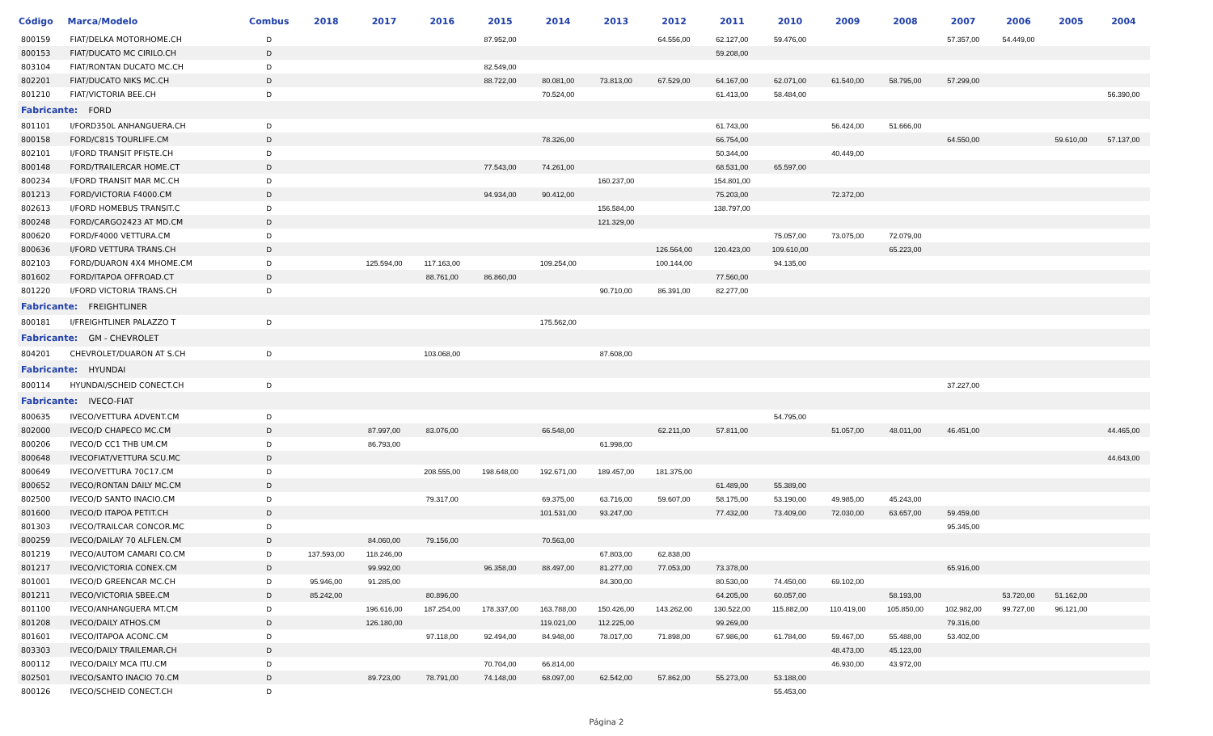| Código | Marca/Modelo | Combus | 2018 | 2017 | 2016 | 2015 | 2014 | 2013 | 2012 | 2011 | 2010 | 2009 | 2008 | 2007 | 2006 | 2005 | 2004 |
| --- | --- | --- | --- | --- | --- | --- | --- | --- | --- | --- | --- | --- | --- | --- | --- | --- | --- |
| 800159 | FIAT/DELKA MOTORHOME.CH | D | | | | 87.952,00 | | | 64.556,00 | 62.127,00 | 59.476,00 | | | 57.357,00 | 54.449,00 | | |
| 800153 | FIAT/DUCATO MC CIRILO.CH | D | | | | | | | | 59.208,00 | | | | | | | |
| 803104 | FIAT/RONTAN DUCATO MC.CH | D | | | | 82.549,00 | | | | | | | | | | | |
| 802201 | FIAT/DUCATO NIKS MC.CH | D | | | | 88.722,00 | 80.081,00 | 73.813,00 | 67.529,00 | 64.167,00 | 62.071,00 | 61.540,00 | 58.795,00 | 57.299,00 | | | |
| 801210 | FIAT/VICTORIA BEE.CH | D | | | | | 70.524,00 | | | 61.413,00 | 58.484,00 | | | | | | 56.390,00 |
| Fabricante: FORD | | | | | | | | | | | | | | | | | |
| 801101 | I/FORD350L ANHANGUERA.CH | D | | | | | | | | 61.743,00 | | 56.424,00 | 51.666,00 | | | | |
| 800158 | FORD/C815 TOURLIFE.CM | D | | | | | 78.326,00 | | | 66.754,00 | | | | 64.550,00 | | 59.610,00 | 57.137,00 |
| 802101 | I/FORD TRANSIT PFISTE.CH | D | | | | | | | | 50.344,00 | | 40.449,00 | | | | | |
| 800148 | FORD/TRAILERCAR HOME.CT | D | | | | 77.543,00 | 74.261,00 | | | 68.531,00 | 65.597,00 | | | | | | |
| 800234 | I/FORD TRANSIT MAR MC.CH | D | | | | | | 160.237,00 | | 154.801,00 | | | | | | | |
| 801213 | FORD/VICTORIA F4000.CM | D | | | | 94.934,00 | 90.412,00 | | | 75.203,00 | | 72.372,00 | | | | | |
| 802613 | I/FORD HOMEBUS TRANSIT.C | D | | | | | | 156.584,00 | | 138.797,00 | | | | | | | |
| 800248 | FORD/CARGO2423 AT MD.CM | D | | | | | | 121.329,00 | | | | | | | | | |
| 800620 | FORD/F4000 VETTURA.CM | D | | | | | | | | | 75.057,00 | 73.075,00 | 72.079,00 | | | | |
| 800636 | I/FORD VETTURA TRANS.CH | D | | | | | | | 126.564,00 | 120.423,00 | 109.610,00 | | 65.223,00 | | | | |
| 802103 | FORD/DUARON 4X4 MHOME.CM | D | | 125.594,00 | 117.163,00 | | 109.254,00 | | 100.144,00 | | 94.135,00 | | | | | | |
| 801602 | FORD/ITAPOA OFFROAD.CT | D | | | 88.761,00 | 86.860,00 | | | | 77.560,00 | | | | | | | |
| 801220 | I/FORD VICTORIA TRANS.CH | D | | | | | | 90.710,00 | 86.391,00 | 82.277,00 | | | | | | | |
| Fabricante: FREIGHTLINER | | | | | | | | | | | | | | | | | |
| 800181 | I/FREIGHTLINER PALAZZO T | D | | | | | 175.562,00 | | | | | | | | | | |
| Fabricante: GM - CHEVROLET | | | | | | | | | | | | | | | | | |
| 804201 | CHEVROLET/DUARON AT S.CH | D | | | 103.068,00 | | | 87.608,00 | | | | | | | | | |
| Fabricante: HYUNDAI | | | | | | | | | | | | | | | | | |
| 800114 | HYUNDAI/SCHEID CONECT.CH | D | | | | | | | | | | | | 37.227,00 | | | |
| Fabricante: IVECO-FIAT | | | | | | | | | | | | | | | | | |
| 800635 | IVECO/VETTURA ADVENT.CM | D | | | | | | | | | 54.795,00 | | | | | | |
| 802000 | IVECO/D CHAPECO MC.CM | D | | 87.997,00 | 83.076,00 | | 66.548,00 | | 62.211,00 | 57.811,00 | | 51.057,00 | 48.011,00 | 46.451,00 | | | 44.465,00 |
| 800206 | IVECO/D CC1 THB UM.CM | D | | 86.793,00 | | | | 61.998,00 | | | | | | | | | |
| 800648 | IVECOFIAT/VETTURA SCU.MC | D | | | | | | | | | | | | | | | 44.643,00 |
| 800649 | IVECO/VETTURA 70C17.CM | D | | | 208.555,00 | 198.648,00 | 192.671,00 | 189.457,00 | 181.375,00 | | | | | | | | |
| 800652 | IVECO/RONTAN DAILY MC.CM | D | | | | | | | | 61.489,00 | 55.389,00 | | | | | | |
| 802500 | IVECO/D SANTO INACIO.CM | D | | | 79.317,00 | | 69.375,00 | 63.716,00 | 59.607,00 | 58.175,00 | 53.190,00 | 49.985,00 | 45.243,00 | | | | |
| 801600 | IVECO/D ITAPOA PETIT.CH | D | | | | | 101.531,00 | 93.247,00 | | 77.432,00 | 73.409,00 | 72.030,00 | 63.657,00 | 59.459,00 | | | |
| 801303 | IVECO/TRAILCAR CONCOR.MC | D | | | | | | | | | | | | 95.345,00 | | | |
| 800259 | IVECO/DAILAY 70 ALFLEN.CM | D | | 84.060,00 | 79.156,00 | | 70.563,00 | | | | | | | | | | |
| 801219 | IVECO/AUTOM CAMARI CO.CM | D | 137.593,00 | 118.246,00 | | | | 67.803,00 | 62.838,00 | | | | | | | | |
| 801217 | IVECO/VICTORIA CONEX.CM | D | | 99.992,00 | | 96.358,00 | 88.497,00 | 81.277,00 | 77.053,00 | 73.378,00 | | | | 65.916,00 | | | |
| 801001 | IVECO/D GREENCAR MC.CH | D | 95.946,00 | 91.285,00 | | | | 84.300,00 | | 80.530,00 | 74.450,00 | 69.102,00 | | | | | |
| 801211 | IVECO/VICTORIA SBEE.CM | D | 85.242,00 | | 80.896,00 | | | | | 64.205,00 | 60.057,00 | | 58.193,00 | | 53.720,00 | 51.162,00 | |
| 801100 | IVECO/ANHANGUERA MT.CM | D | | 196.616,00 | 187.254,00 | 178.337,00 | 163.788,00 | 150.426,00 | 143.262,00 | 130.522,00 | 115.882,00 | 110.419,00 | 105.850,00 | 102.982,00 | 99.727,00 | 96.121,00 | |
| 801208 | IVECO/DAILY ATHOS.CM | D | | 126.180,00 | | | 119.021,00 | 112.225,00 | | 99.269,00 | | | | 79.316,00 | | | |
| 801601 | IVECO/ITAPOA ACONC.CM | D | | | 97.118,00 | 92.494,00 | 84.948,00 | 78.017,00 | 71.898,00 | 67.986,00 | 61.784,00 | 59.467,00 | 55.488,00 | 53.402,00 | | | |
| 803303 | IVECO/DAILY TRAILEMAR.CH | D | | | | | | | | | | 48.473,00 | 45.123,00 | | | | |
| 800112 | IVECO/DAILY MCA ITU.CM | D | | | | 70.704,00 | 66.814,00 | | | | | 46.930,00 | 43.972,00 | | | | |
| 802501 | IVECO/SANTO INACIO 70.CM | D | | 89.723,00 | 78.791,00 | 74.148,00 | 68.097,00 | 62.542,00 | 57.862,00 | 55.273,00 | 53.188,00 | | | | | | |
| 800126 | IVECO/SCHEID CONECT.CH | D | | | | | | | | | 55.453,00 | | | | | | |
Página 2